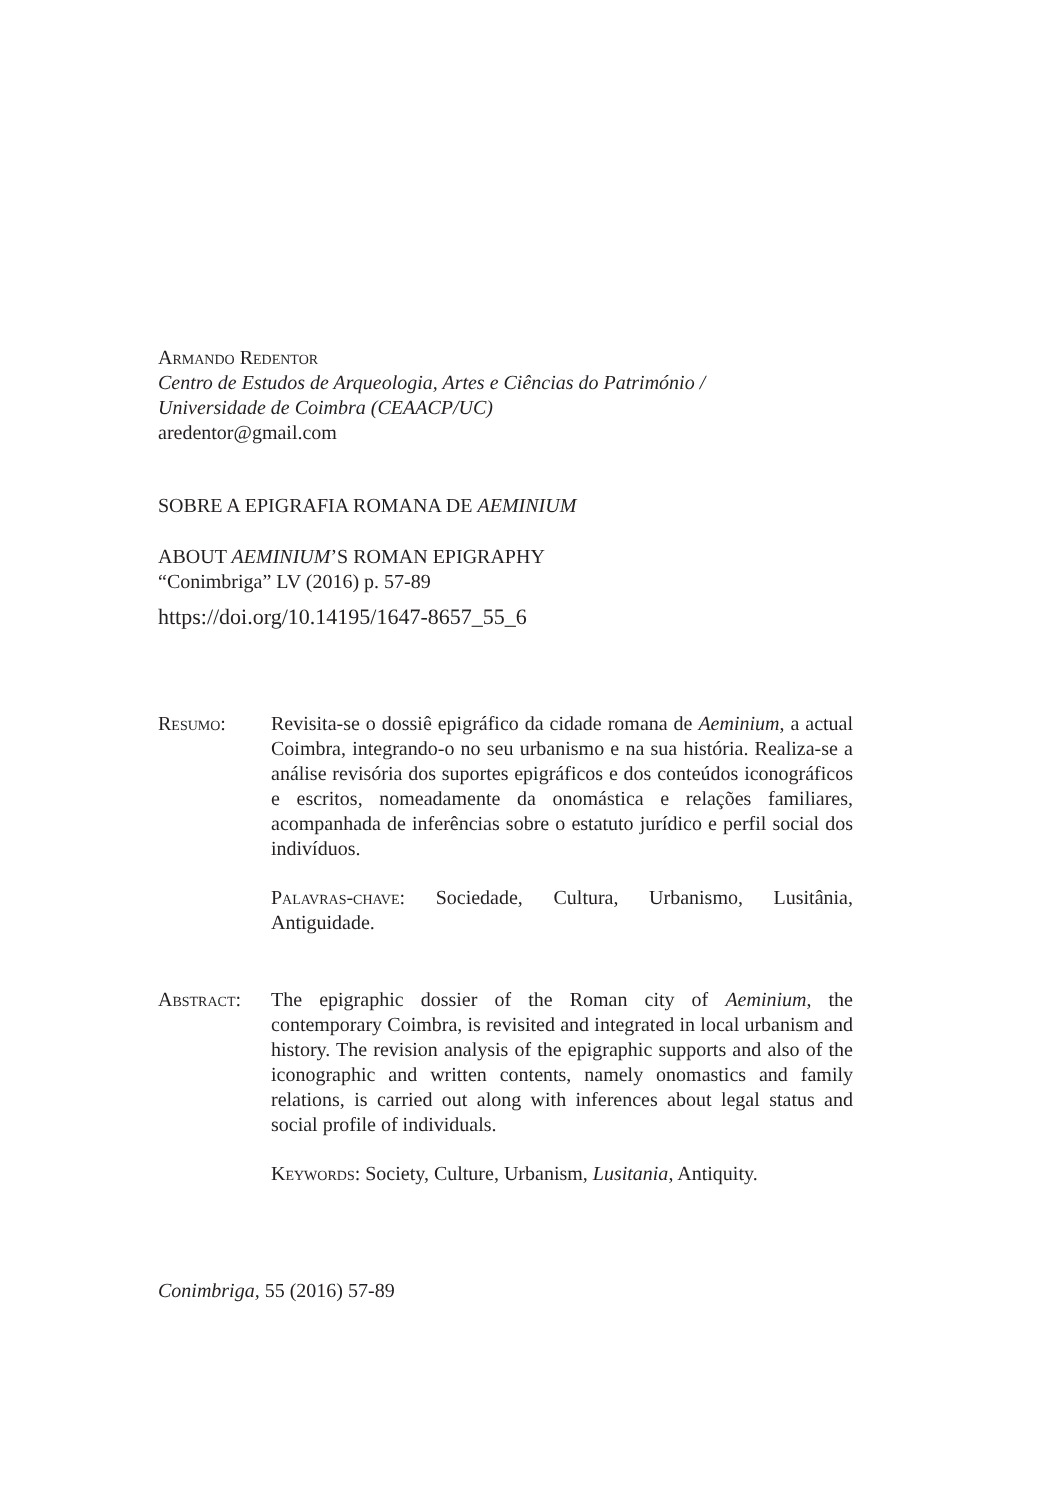Armando Redentor
Centro de Estudos de Arqueologia, Artes e Ciências do Património /
Universidade de Coimbra (CEAACP/UC)
aredentor@gmail.com
SOBRE A EPIGRAFIA ROMANA DE AEMINIUM
ABOUT AEMINIUM’S ROMAN EPIGRAPHY
“Conimbriga” LV (2016) p. 57-89
https://doi.org/10.14195/1647-8657_55_6
Resumo: Revisita-se o dossiê epigráfico da cidade romana de Aeminium, a actual Coimbra, integrando-o no seu urbanismo e na sua história. Realiza-se a análise revisória dos suportes epigráficos e dos conteúdos iconográficos e escritos, nomeadamente da onomástica e relações familiares, acompanhada de inferências sobre o estatuto jurídico e perfil social dos indivíduos.
Palavras-chave: Sociedade, Cultura, Urbanismo, Lusitânia, Antiguidade.
Abstract: The epigraphic dossier of the Roman city of Aeminium, the contemporary Coimbra, is revisited and integrated in local urbanism and history. The revision analysis of the epigraphic supports and also of the iconographic and written contents, namely onomastics and family relations, is carried out along with inferences about legal status and social profile of individuals.
Keywords: Society, Culture, Urbanism, Lusitania, Antiquity.
Conimbriga, 55 (2016) 57-89